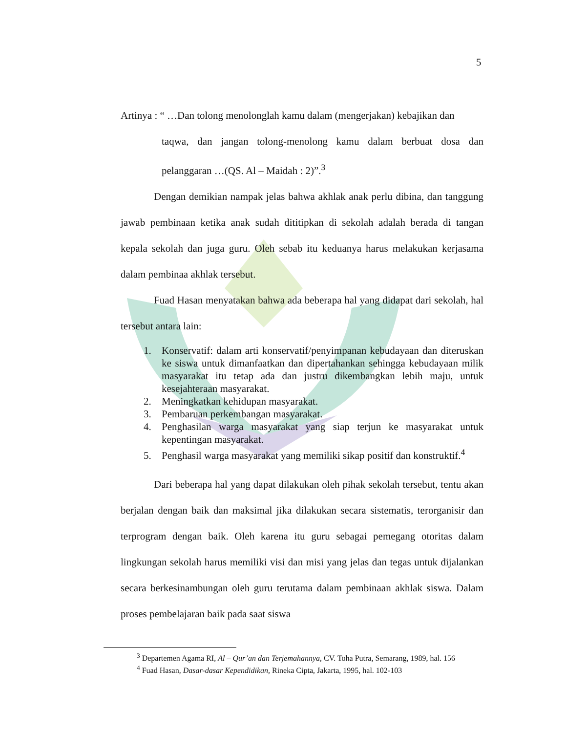5
Artinya : “ …Dan tolong menolonglah kamu dalam (mengerjakan) kebajikan dan
taqwa, dan jangan tolong-menolong kamu dalam berbuat dosa dan pelanggaran …(QS. Al – Maidah : 2)”.<sup>3</sup>
Dengan demikian nampak jelas bahwa akhlak anak perlu dibina, dan tanggung jawab pembinaan ketika anak sudah dititipkan di sekolah adalah berada di tangan kepala sekolah dan juga guru. Oleh sebab itu keduanya harus melakukan kerjasama dalam pembinaa akhlak tersebut.
Fuad Hasan menyatakan bahwa ada beberapa hal yang didapat dari sekolah, hal tersebut antara lain:
1. Konservatif: dalam arti konservatif/penyimpanan kebudayaan dan diteruskan ke siswa untuk dimanfaatkan dan dipertahankan sehingga kebudayaan milik masyarakat itu tetap ada dan justru dikembangkan lebih maju, untuk kesejahteraan masyarakat.
2. Meningkatkan kehidupan masyarakat.
3. Pembaruan perkembangan masyarakat.
4. Penghasilan warga masyarakat yang siap terjun ke masyarakat untuk kepentingan masyarakat.
5. Penghasil warga masyarakat yang memiliki sikap positif dan konstruktif.<sup>4</sup>
Dari beberapa hal yang dapat dilakukan oleh pihak sekolah tersebut, tentu akan berjalan dengan baik dan maksimal jika dilakukan secara sistematis, terorganisir dan terprogram dengan baik. Oleh karena itu guru sebagai pemegang otoritas dalam lingkungan sekolah harus memiliki visi dan misi yang jelas dan tegas untuk dijalankan secara berkesinambungan oleh guru terutama dalam pembinaan akhlak siswa. Dalam proses pembelajaran baik pada saat siswa
<sup>3</sup> Departemen Agama RI, Al – Qur’an dan Terjemahannya, CV. Toha Putra, Semarang, 1989, hal. 156
<sup>4</sup> Fuad Hasan, Dasar-dasar Kependidikan, Rineka Cipta, Jakarta, 1995, hal. 102-103